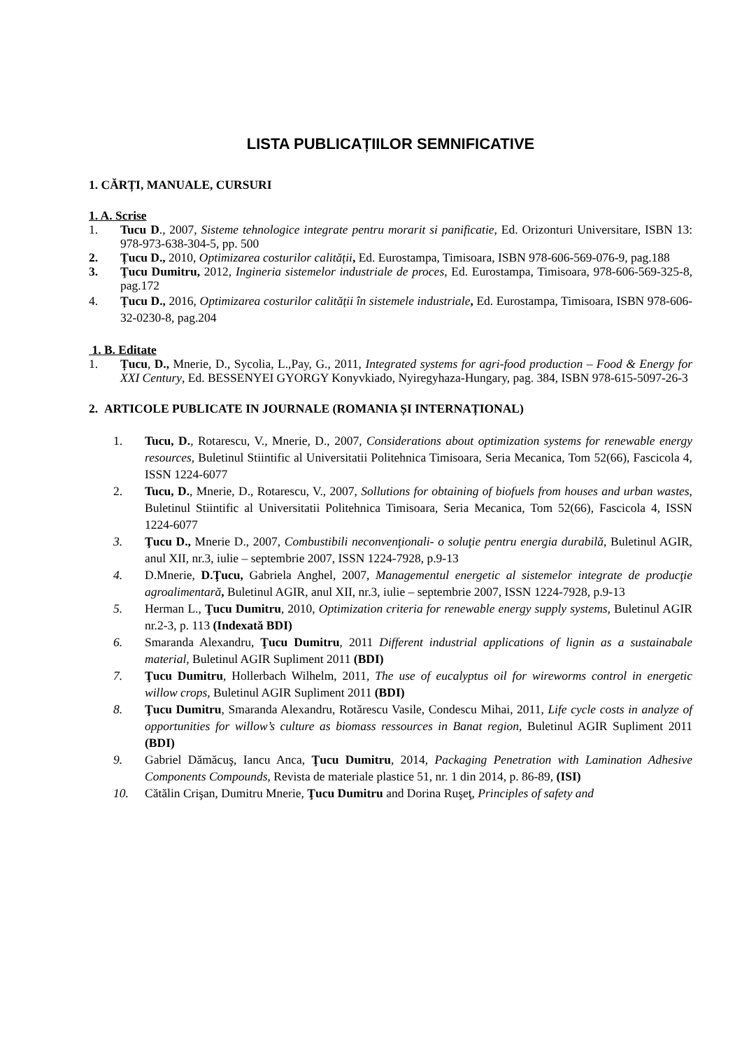LISTA PUBLICAȚIILOR SEMNIFICATIVE
1. CĂRȚI, MANUALE, CURSURI
1. A. Scrise
1. Tucu D., 2007, Sisteme tehnologice integrate pentru morarit si panificatie, Ed. Orizonturi Universitare, ISBN 13: 978-973-638-304-5, pp. 500
2. Țucu D., 2010, Optimizarea costurilor calității, Ed. Eurostampa, Timisoara, ISBN 978-606-569-076-9, pag.188
3. Ţucu Dumitru, 2012, Ingineria sistemelor industriale de proces, Ed. Eurostampa, Timisoara, 978-606-569-325-8, pag.172
4. Țucu D., 2016, Optimizarea costurilor calității în sistemele industriale, Ed. Eurostampa, Timisoara, ISBN 978-606-32-0230-8, pag.204
1. B. Editate
1. Țucu, D., Mnerie, D., Sycolia, L.,Pay, G., 2011, Integrated systems for agri-food production – Food & Energy for XXI Century, Ed. BESSENYEI GYORGY Konyvkiado, Nyiregyhaza-Hungary, pag. 384, ISBN 978-615-5097-26-3
2. ARTICOLE PUBLICATE IN JOURNALE (ROMANIA ȘI INTERNAȚIONAL)
1. Tucu, D., Rotarescu, V., Mnerie, D., 2007, Considerations about optimization systems for renewable energy resources, Buletinul Stiintific al Universitatii Politehnica Timisoara, Seria Mecanica, Tom 52(66), Fascicola 4, ISSN 1224-6077
2. Tucu, D., Mnerie, D., Rotarescu, V., 2007, Sollutions for obtaining of biofuels from houses and urban wastes, Buletinul Stiintific al Universitatii Politehnica Timisoara, Seria Mecanica, Tom 52(66), Fascicola 4, ISSN 1224-6077
3. Ţucu D., Mnerie D., 2007, Combustibili neconvenţionali- o soluţie pentru energia durabilă, Buletinul AGIR, anul XII, nr.3, iulie – septembrie 2007, ISSN 1224-7928, p.9-13
4. D.Mnerie, D.Ţucu, Gabriela Anghel, 2007, Managementul energetic al sistemelor integrate de producţie agroalimentară, Buletinul AGIR, anul XII, nr.3, iulie – septembrie 2007, ISSN 1224-7928, p.9-13
5. Herman L., Ţucu Dumitru, 2010, Optimization criteria for renewable energy supply systems, Buletinul AGIR nr.2-3, p. 113 (Indexată BDI)
6. Smaranda Alexandru, Ţucu Dumitru, 2011 Different industrial applications of lignin as a sustainabale material, Buletinul AGIR Supliment 2011 (BDI)
7. Ţucu Dumitru, Hollerbach Wilhelm, 2011, The use of eucalyptus oil for wireworms control in energetic willow crops, Buletinul AGIR Supliment 2011 (BDI)
8. Ţucu Dumitru, Smaranda Alexandru, Rotărescu Vasile, Condescu Mihai, 2011, Life cycle costs in analyze of opportunities for willow’s culture as biomass ressources in Banat region, Buletinul AGIR Supliment 2011 (BDI)
9. Gabriel Dămăcuş, Iancu Anca, Ţucu Dumitru, 2014, Packaging Penetration with Lamination Adhesive Components Compounds, Revista de materiale plastice 51, nr. 1 din 2014, p. 86-89, (ISI)
10. Cătălin Crişan, Dumitru Mnerie, Ţucu Dumitru and Dorina Ruşeţ, Principles of safety and